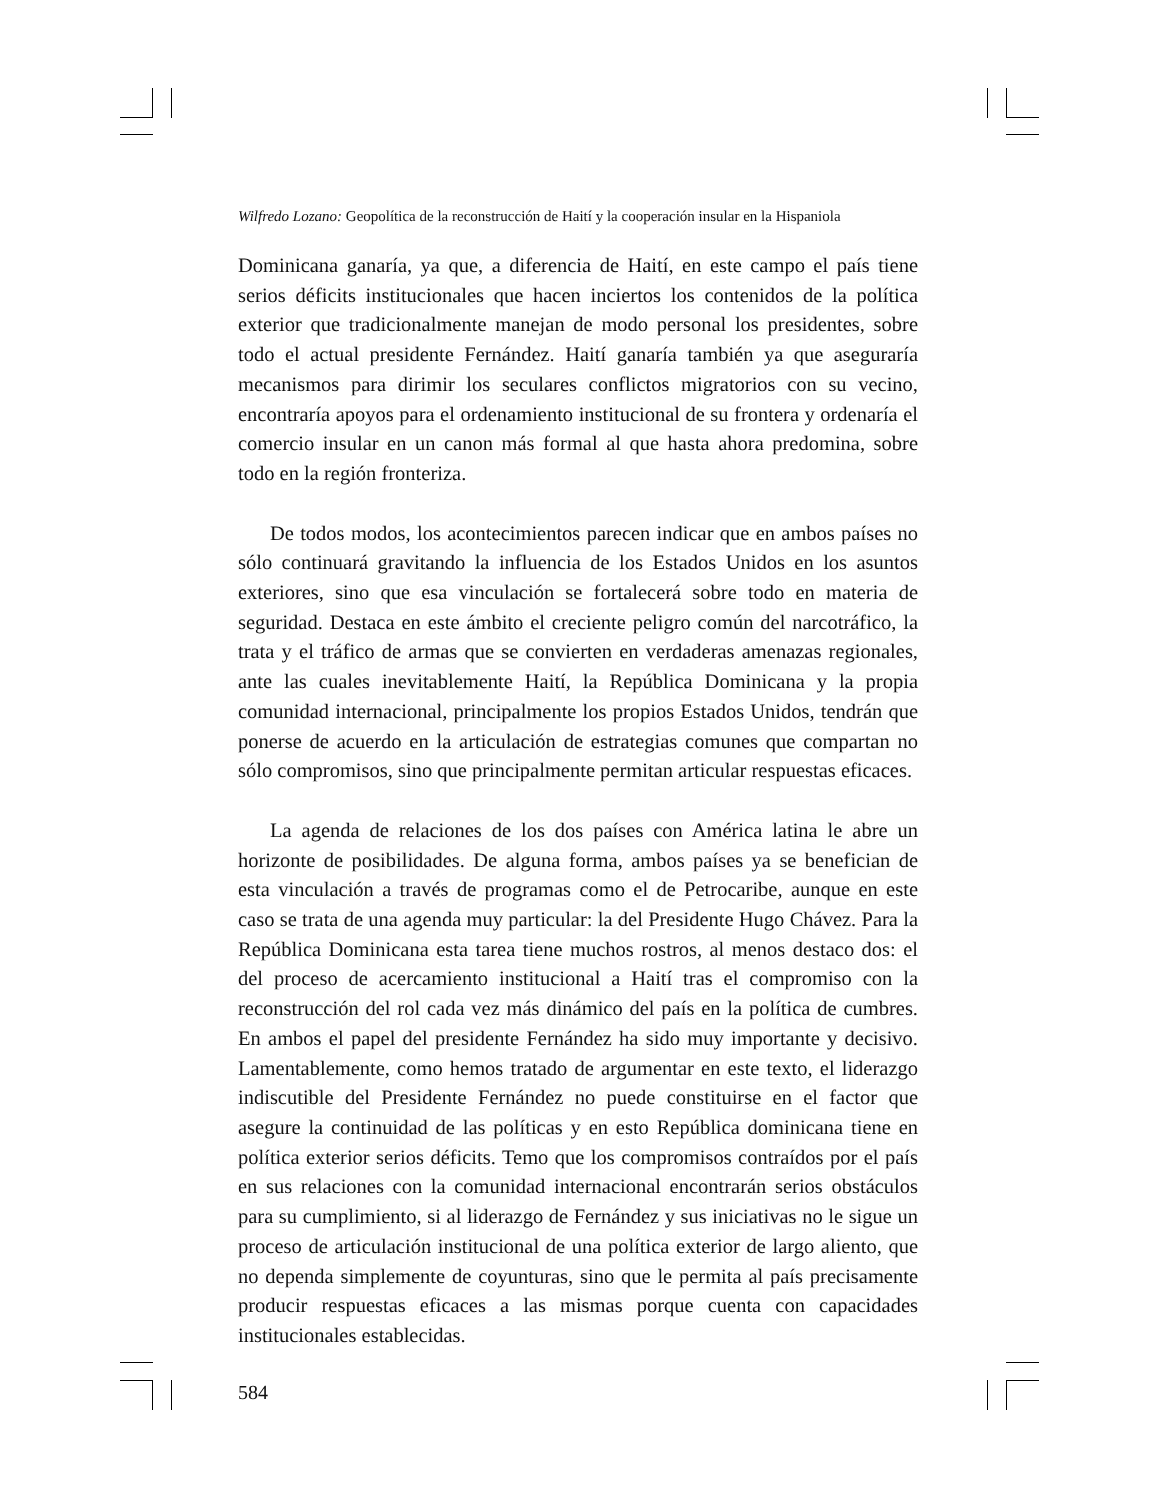Wilfredo Lozano: Geopolítica de la reconstrucción de Haití y la cooperación insular en la Hispaniola
Dominicana ganaría, ya que, a diferencia de Haití, en este campo el país tiene serios déficits institucionales que hacen inciertos los contenidos de la política exterior que tradicionalmente manejan de modo personal los presidentes, sobre todo el actual presidente Fernández. Haití ganaría también ya que aseguraría mecanismos para dirimir los seculares conflictos migratorios con su vecino, encontraría apoyos para el ordenamiento institucional de su frontera y ordenaría el comercio insular en un canon más formal al que hasta ahora predomina, sobre todo en la región fronteriza.
De todos modos, los acontecimientos parecen indicar que en ambos países no sólo continuará gravitando la influencia de los Estados Unidos en los asuntos exteriores, sino que esa vinculación se fortalecerá sobre todo en materia de seguridad. Destaca en este ámbito el creciente peligro común del narcotráfico, la trata y el tráfico de armas que se convierten en verdaderas amenazas regionales, ante las cuales inevitablemente Haití, la República Dominicana y la propia comunidad internacional, principalmente los propios Estados Unidos, tendrán que ponerse de acuerdo en la articulación de estrategias comunes que compartan no sólo compromisos, sino que principalmente permitan articular respuestas eficaces.
La agenda de relaciones de los dos países con América latina le abre un horizonte de posibilidades. De alguna forma, ambos países ya se benefician de esta vinculación a través de programas como el de Petrocaribe, aunque en este caso se trata de una agenda muy particular: la del Presidente Hugo Chávez. Para la República Dominicana esta tarea tiene muchos rostros, al menos destaco dos: el del proceso de acercamiento institucional a Haití tras el compromiso con la reconstrucción del rol cada vez más dinámico del país en la política de cumbres. En ambos el papel del presidente Fernández ha sido muy importante y decisivo. Lamentablemente, como hemos tratado de argumentar en este texto, el liderazgo indiscutible del Presidente Fernández no puede constituirse en el factor que asegure la continuidad de las políticas y en esto República dominicana tiene en política exterior serios déficits. Temo que los compromisos contraídos por el país en sus relaciones con la comunidad internacional encontrarán serios obstáculos para su cumplimiento, si al liderazgo de Fernández y sus iniciativas no le sigue un proceso de articulación institucional de una política exterior de largo aliento, que no dependa simplemente de coyunturas, sino que le permita al país precisamente producir respuestas eficaces a las mismas porque cuenta con capacidades institucionales establecidas.
584